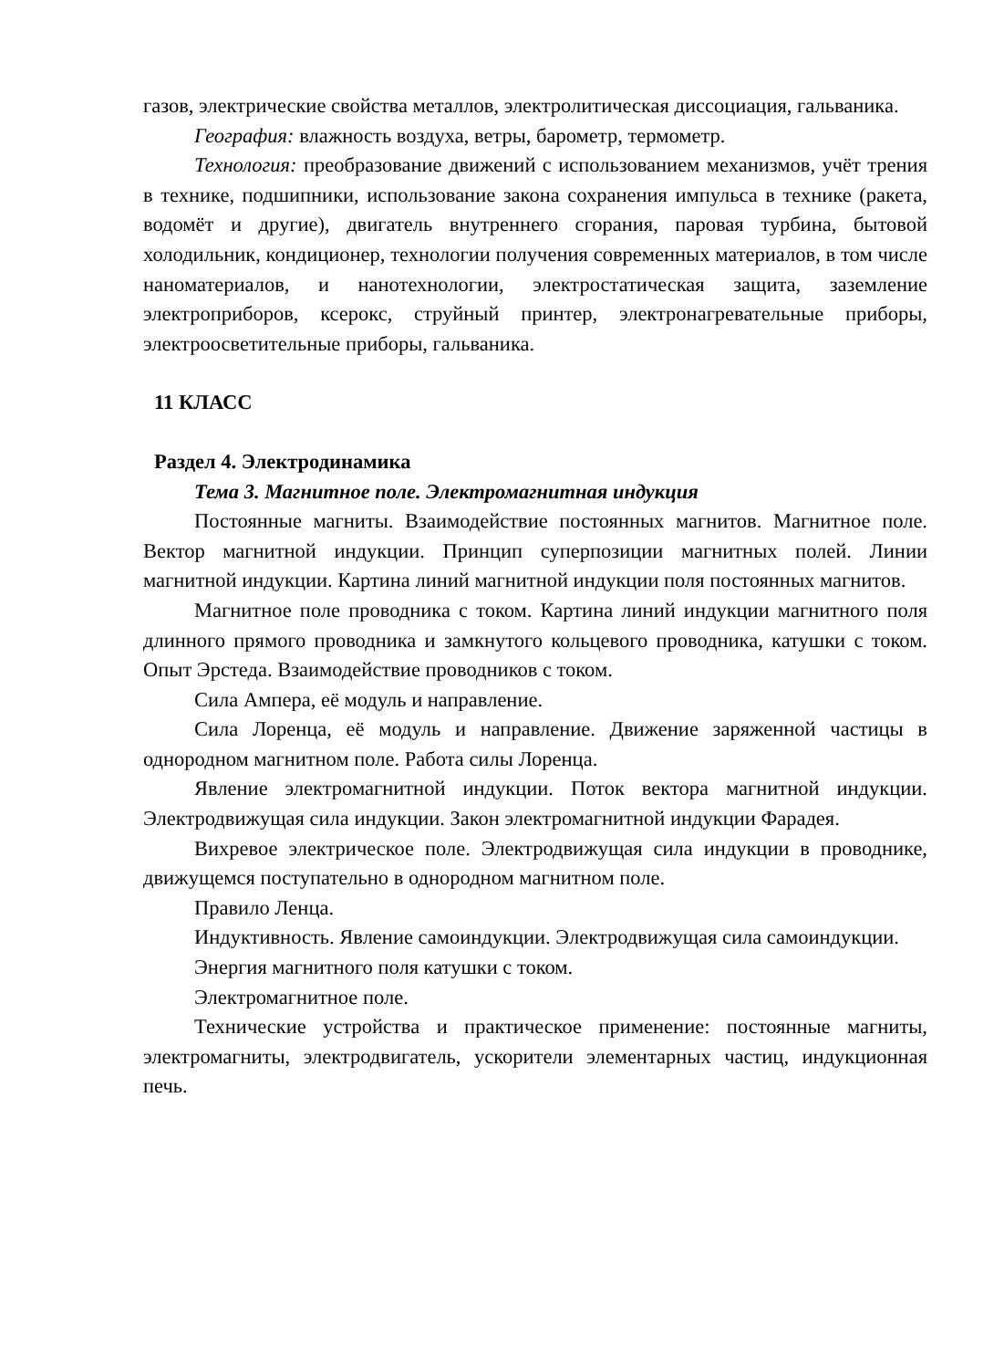газов, электрические свойства металлов, электролитическая диссоциация, гальваника.
География: влажность воздуха, ветры, барометр, термометр.
Технология: преобразование движений с использованием механизмов, учёт трения в технике, подшипники, использование закона сохранения импульса в технике (ракета, водомёт и другие), двигатель внутреннего сгорания, паровая турбина, бытовой холодильник, кондиционер, технологии получения современных материалов, в том числе наноматериалов, и нанотехнологии, электростатическая защита, заземление электроприборов, ксерокс, струйный принтер, электронагревательные приборы, электроосветительные приборы, гальваника.
11 КЛАСС
Раздел 4. Электродинамика
Тема 3. Магнитное поле. Электромагнитная индукция
Постоянные магниты. Взаимодействие постоянных магнитов. Магнитное поле. Вектор магнитной индукции. Принцип суперпозиции магнитных полей. Линии магнитной индукции. Картина линий магнитной индукции поля постоянных магнитов.
Магнитное поле проводника с током. Картина линий индукции магнитного поля длинного прямого проводника и замкнутого кольцевого проводника, катушки с током. Опыт Эрстеда. Взаимодействие проводников с током.
Сила Ампера, её модуль и направление.
Сила Лоренца, её модуль и направление. Движение заряженной частицы в однородном магнитном поле. Работа силы Лоренца.
Явление электромагнитной индукции. Поток вектора магнитной индукции. Электродвижущая сила индукции. Закон электромагнитной индукции Фарадея.
Вихревое электрическое поле. Электродвижущая сила индукции в проводнике, движущемся поступательно в однородном магнитном поле.
Правило Ленца.
Индуктивность. Явление самоиндукции. Электродвижущая сила самоиндукции.
Энергия магнитного поля катушки с током.
Электромагнитное поле.
Технические устройства и практическое применение: постоянные магниты, электромагниты, электродвигатель, ускорители элементарных частиц, индукционная печь.